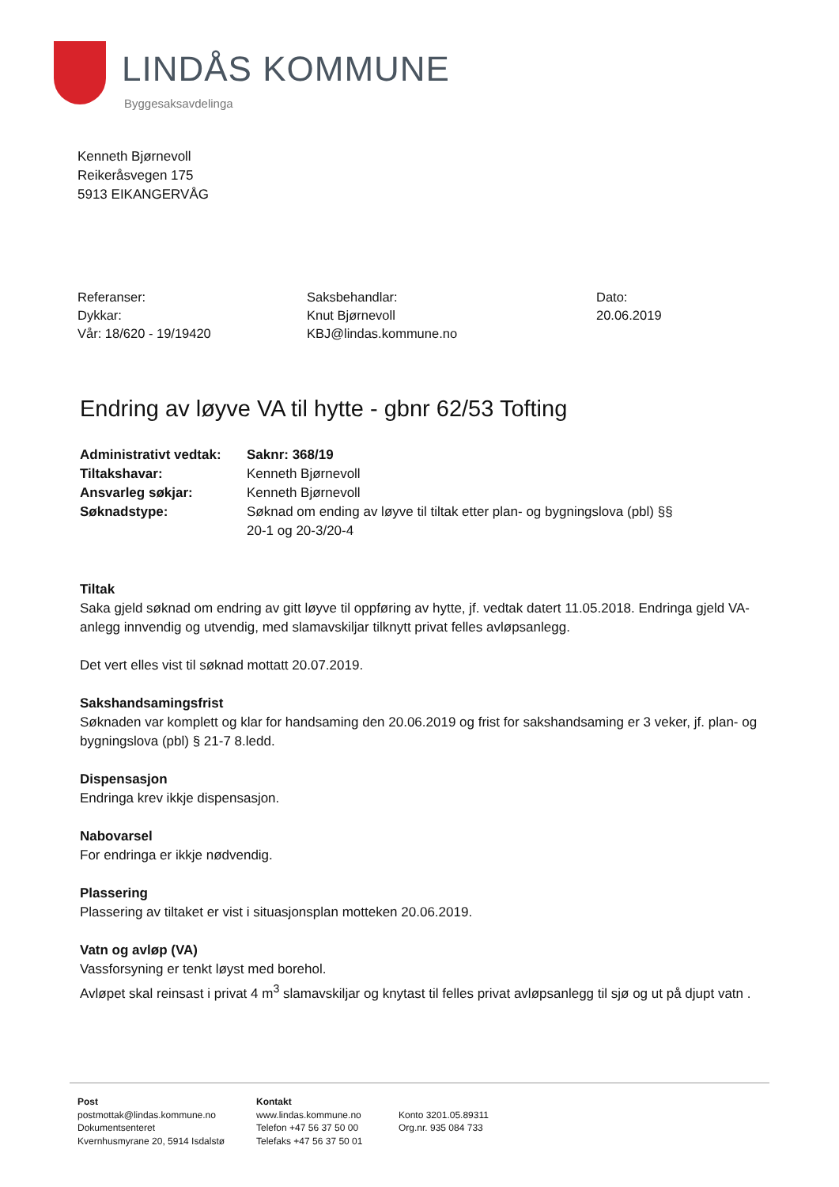LINDÅS KOMMUNE
Byggesaksavdelinga
Kenneth Bjørnevoll
Reikeråsvegen 175
5913 EIKANGERVÅG
Referanser:
Dykkar:
Vår: 18/620 - 19/19420
Saksbehandlar:
Knut Bjørnevoll
KBJ@lindas.kommune.no
Dato:
20.06.2019
Endring av løyve VA til hytte - gbnr 62/53 Tofting
| Administrativt vedtak: | Saknr: 368/19 |
| Tiltakshavar: | Kenneth Bjørnevoll |
| Ansvarleg søkjar: | Kenneth Bjørnevoll |
| Søknadstype: | Søknad om ending av løyve til tiltak etter plan- og bygningslova (pbl) §§ 20-1 og 20-3/20-4 |
Tiltak
Saka gjeld søknad om endring av gitt løyve til oppføring av hytte, jf. vedtak datert 11.05.2018. Endringa gjeld VA-anlegg innvendig og utvendig, med slamavskiljar tilknytt privat felles avløpsanlegg.
Det vert elles vist til søknad mottatt 20.07.2019.
Sakshandsamingsfrist
Søknaden var komplett og klar for handsaming den 20.06.2019 og frist for sakshandsaming er 3 veker, jf. plan- og bygningslova (pbl) § 21-7 8.ledd.
Dispensasjon
Endringa krev ikkje dispensasjon.
Nabovarsel
For endringa er ikkje nødvendig.
Plassering
Plassering av tiltaket er vist i situasjonsplan motteken 20.06.2019.
Vatn og avløp (VA)
Vassforsyning er tenkt løyst med borehol.
Avløpet skal reinsast i privat 4 m<sup>3</sup> slamavskiljar og knytast til felles privat avløpsanlegg til sjø og ut på djupt vatn .
Post
postmottak@lindas.kommune.no
Dokumentsenteret
Kvernhusmyrane 20, 5914 Isdalstø
Kontakt
www.lindas.kommune.no
Telefon +47 56 37 50 00
Telefaks +47 56 37 50 01
Konto 3201.05.89311
Org.nr. 935 084 733